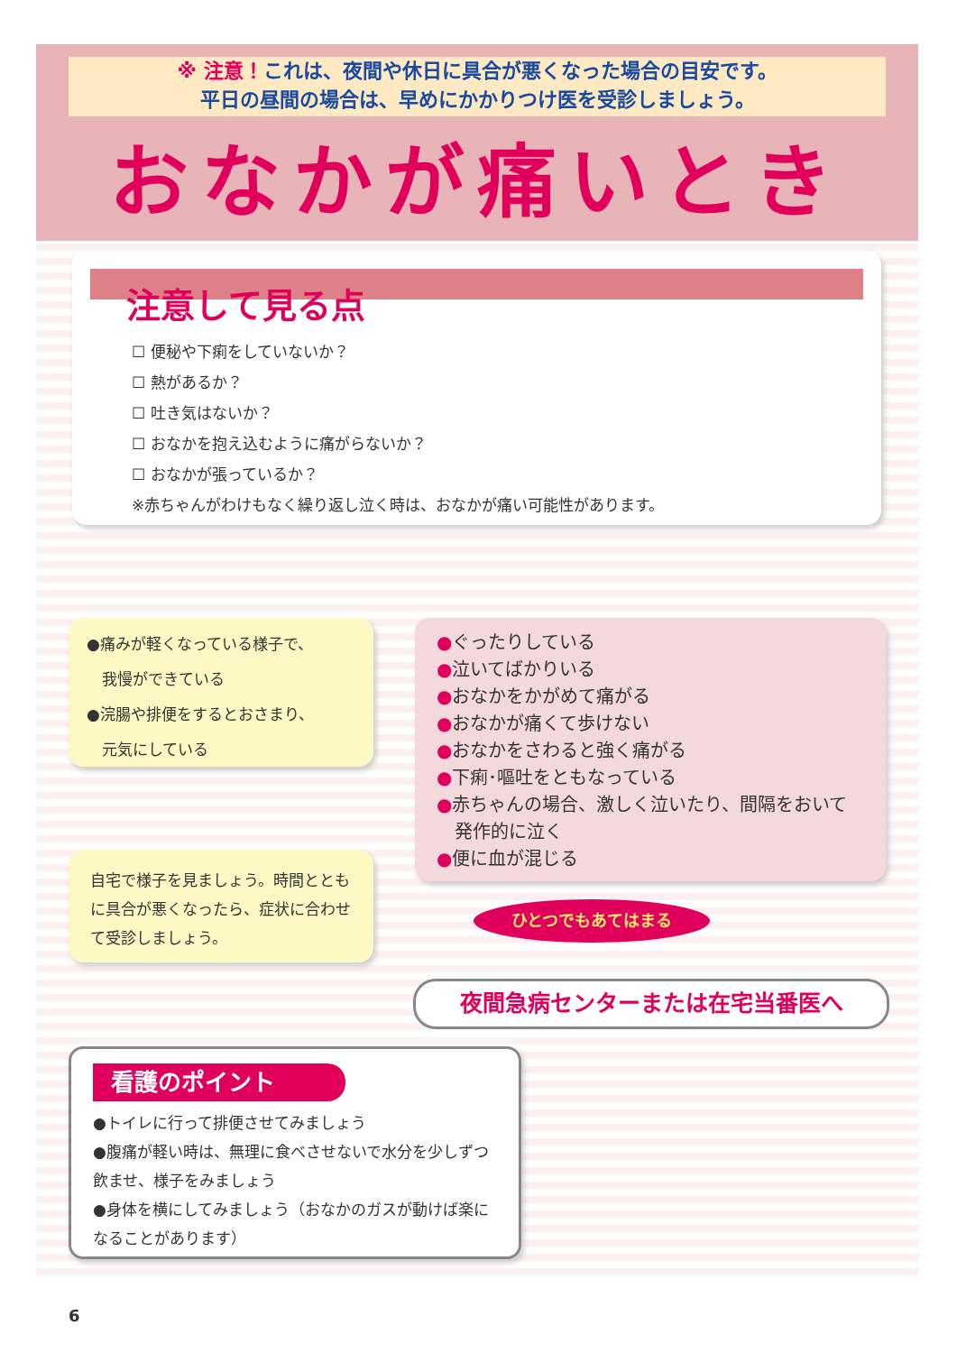※ 注意！これは、夜間や休日に具合が悪くなった場合の目安です。
平日の昼間の場合は、早めにかかりつけ医を受診しましょう。
おなかが痛いとき
注意して見る点
☐ 便秘や下痢をしていないか？
☐ 熱があるか？
☐ 吐き気はないか？
☐ おなかを抱え込むように痛がらないか？
☐ おなかが張っているか？
※赤ちゃんがわけもなく繰り返し泣く時は、おなかが痛い可能性があります。
●痛みが軽くなっている様子で、
　我慢ができている
●浣腸や排便をするとおさまり、
　元気にしている
自宅で様子を見ましょう。時間とともに具合が悪くなったら、症状に合わせて受診しましょう。
●ぐったりしている
●泣いてばかりいる
●おなかをかがめて痛がる
●おなかが痛くて歩けない
●おなかをさわると強く痛がる
●下痢･嘔吐をともなっている
●赤ちゃんの場合、激しく泣いたり、間隔をおいて
　発作的に泣く
●便に血が混じる
ひとつでもあてはまる
夜間急病センターまたは在宅当番医へ
看護のポイント
●トイレに行って排便させてみましょう
●腹痛が軽い時は、無理に食べさせないで水分を少しずつ飲ませ、様子をみましょう
●身体を横にしてみましょう（おなかのガスが動けば楽になることがあります）
6